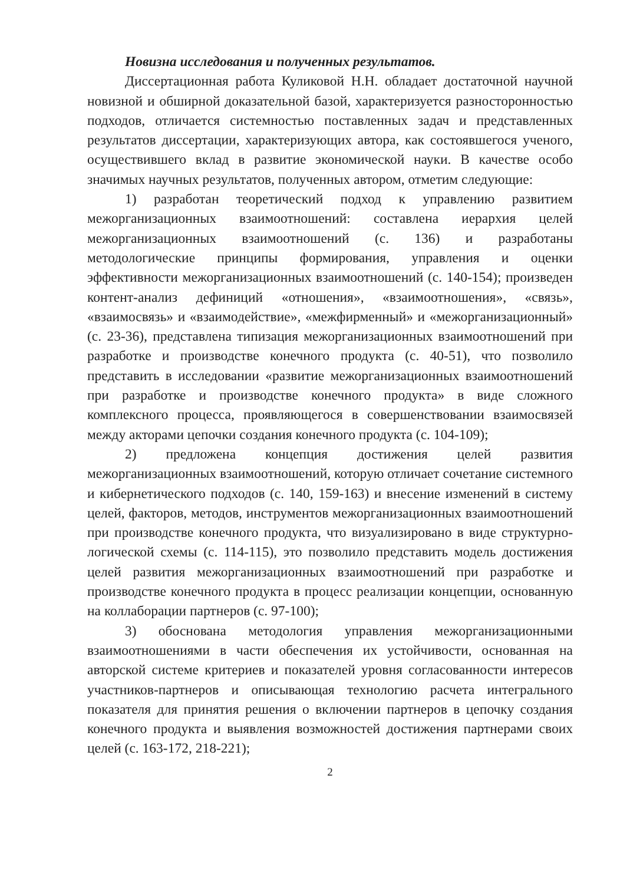Новизна исследования и полученных результатов.
Диссертационная работа Куликовой Н.Н. обладает достаточной научной новизной и обширной доказательной базой, характеризуется разносторонностью подходов, отличается системностью поставленных задач и представленных результатов диссертации, характеризующих автора, как состоявшегося ученого, осуществившего вклад в развитие экономической науки. В качестве особо значимых научных результатов, полученных автором, отметим следующие:
1) разработан теоретический подход к управлению развитием межорганизационных взаимоотношений: составлена иерархия целей межорганизационных взаимоотношений (с. 136) и разработаны методологические принципы формирования, управления и оценки эффективности межорганизационных взаимоотношений (с. 140-154); произведен контент-анализ дефиниций «отношения», «взаимоотношения», «связь», «взаимосвязь» и «взаимодействие», «межфирменный» и «межорганизационный» (с. 23-36), представлена типизация межорганизационных взаимоотношений при разработке и производстве конечного продукта (с. 40-51), что позволило представить в исследовании «развитие межорганизационных взаимоотношений при разработке и производстве конечного продукта» в виде сложного комплексного процесса, проявляющегося в совершенствовании взаимосвязей между акторами цепочки создания конечного продукта (с. 104-109);
2) предложена концепция достижения целей развития межорганизационных взаимоотношений, которую отличает сочетание системного и кибернетического подходов (с. 140, 159-163) и внесение изменений в систему целей, факторов, методов, инструментов межорганизационных взаимоотношений при производстве конечного продукта, что визуализировано в виде структурно-логической схемы (с. 114-115), это позволило представить модель достижения целей развития межорганизационных взаимоотношений при разработке и производстве конечного продукта в процесс реализации концепции, основанную на коллаборации партнеров (с. 97-100);
3) обоснована методология управления межорганизационными взаимоотношениями в части обеспечения их устойчивости, основанная на авторской системе критериев и показателей уровня согласованности интересов участников-партнеров и описывающая технологию расчета интегрального показателя для принятия решения о включении партнеров в цепочку создания конечного продукта и выявления возможностей достижения партнерами своих целей (с. 163-172, 218-221);
2